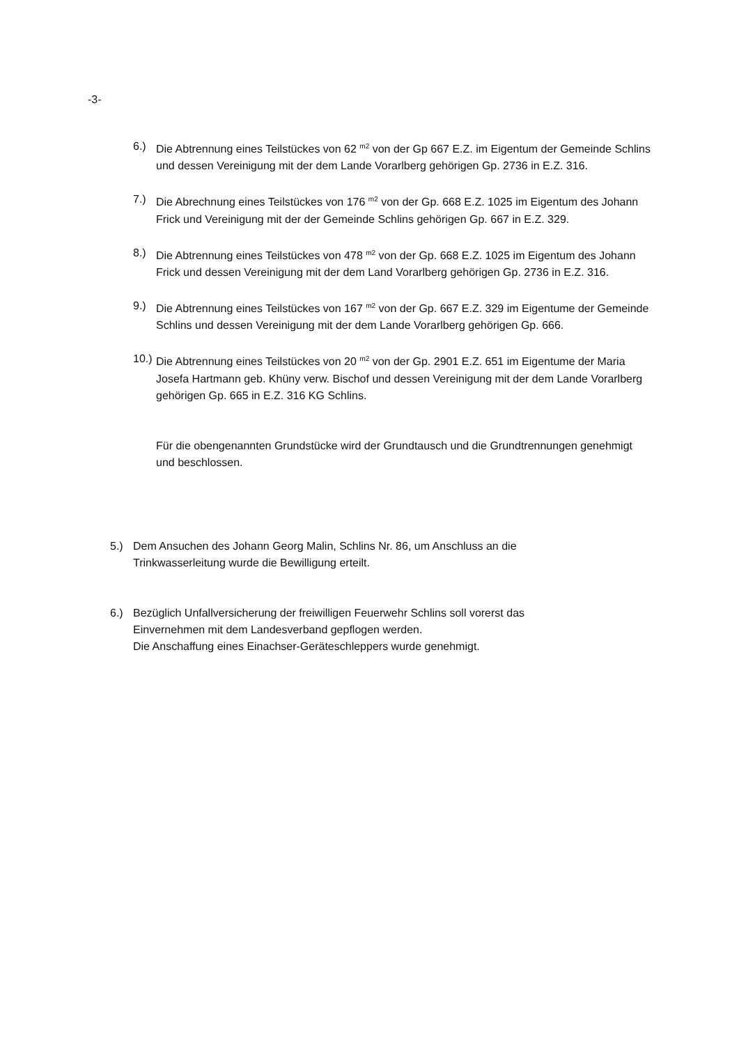-3-
6.) Die Abtrennung eines Teilstückes von 62 <sup>m2</sup> von der Gp 667 E.Z. im Eigentum der Gemeinde Schlins und dessen Vereinigung mit der dem Lande Vorarlberg gehörigen Gp. 2736 in E.Z. 316.
7.) Die Abrechnung eines Teilstückes von 176 <sup>m2</sup> von der Gp. 668 E.Z. 1025 im Eigentum des Johann Frick und Vereinigung mit der der Gemeinde Schlins gehörigen Gp. 667 in E.Z. 329.
8.) Die Abtrennung eines Teilstückes von 478 <sup>m2</sup> von der Gp. 668 E.Z. 1025 im Eigentum des Johann Frick und dessen Vereinigung mit der dem Land Vorarlberg gehörigen Gp. 2736 in E.Z. 316.
9.) Die Abtrennung eines Teilstückes von 167 <sup>m2</sup> von der Gp. 667 E.Z. 329 im Eigentume der Gemeinde Schlins und dessen Vereinigung mit der dem Lande Vorarlberg gehörigen Gp. 666.
10.) Die Abtrennung eines Teilstückes von 20 <sup>m2</sup> von der Gp. 2901 E.Z. 651 im Eigentume der Maria Josefa Hartmann geb. Khüny verw. Bischof und dessen Vereinigung mit der dem Lande Vorarlberg gehörigen Gp. 665 in E.Z. 316 KG Schlins.
Für die obengenannten Grundstücke wird der Grundtausch und die Grundtrennungen genehmigt und beschlossen.
5.) Dem Ansuchen des Johann Georg Malin, Schlins Nr. 86, um Anschluss an die Trinkwasserleitung wurde die Bewilligung erteilt.
6.) Bezüglich Unfallversicherung der freiwilligen Feuerwehr Schlins soll vorerst das Einvernehmen mit dem Landesverband gepflogen werden.
Die Anschaffung eines Einachser-Geräteschleppers wurde genehmigt.